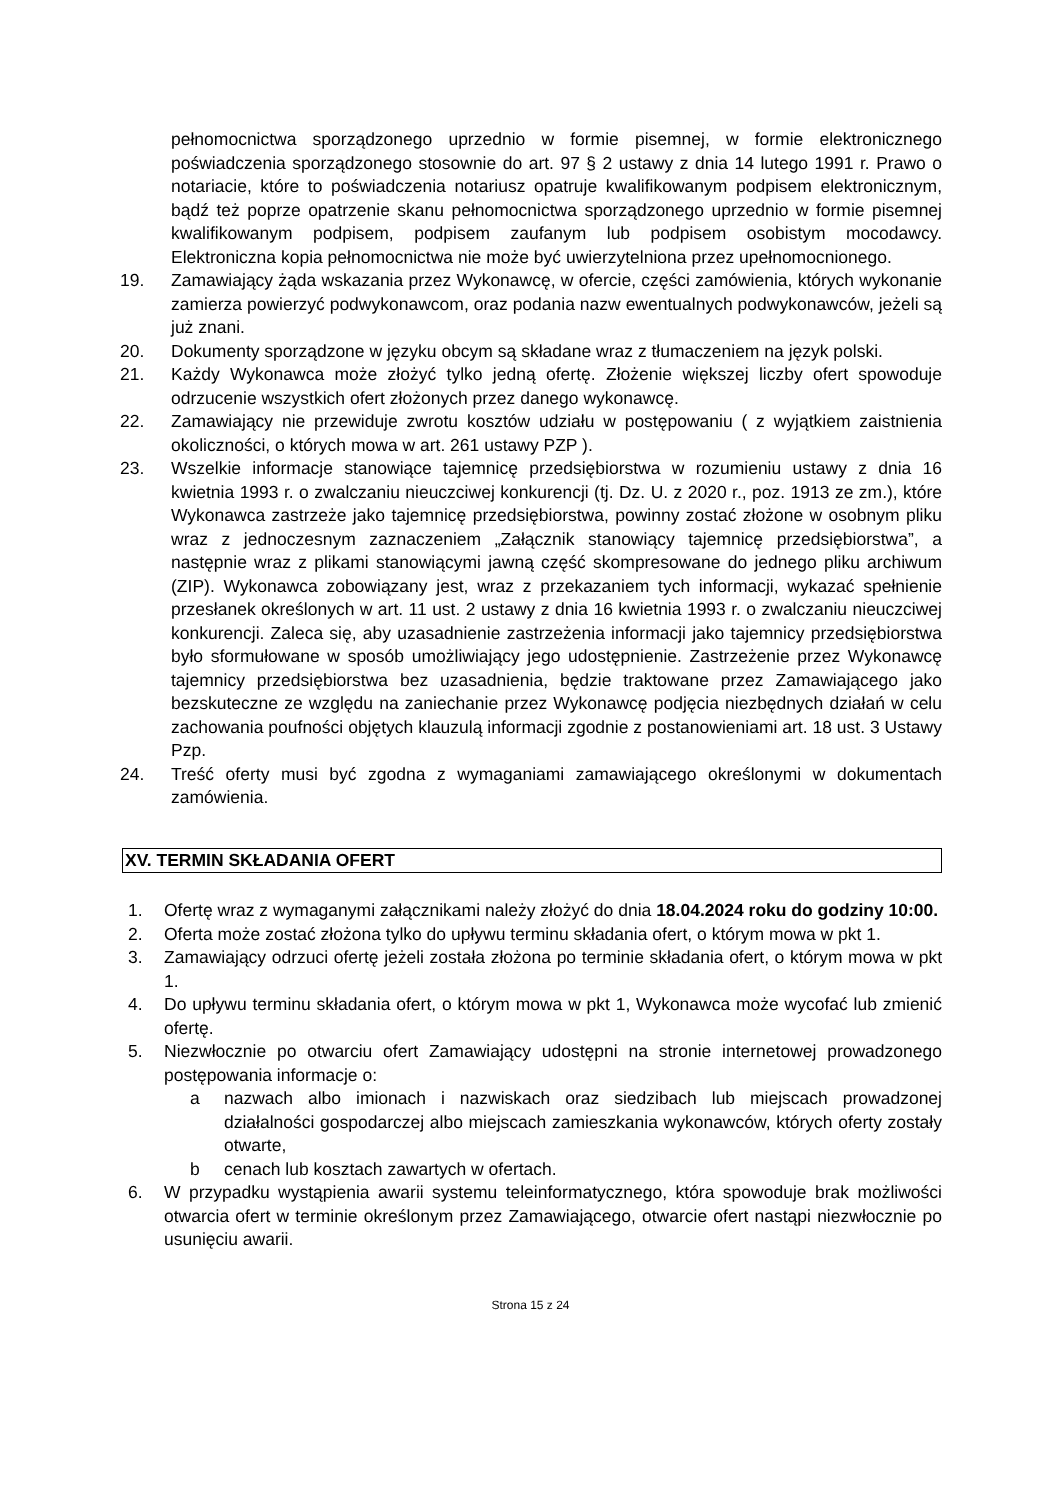pełnomocnictwa sporządzonego uprzednio w formie pisemnej, w formie elektronicznego poświadczenia sporządzonego stosownie do art. 97 § 2 ustawy z dnia 14 lutego 1991 r. Prawo o notariacie, które to poświadczenia notariusz opatruje kwalifikowanym podpisem elektronicznym, bądź też poprze opatrzenie skanu pełnomocnictwa sporządzonego uprzednio w formie pisemnej kwalifikowanym podpisem, podpisem zaufanym lub podpisem osobistym mocodawcy. Elektroniczna kopia pełnomocnictwa nie może być uwierzytelniona przez upełnomocnionego.
19. Zamawiający żąda wskazania przez Wykonawcę, w ofercie, części zamówienia, których wykonanie zamierza powierzyć podwykonawcom, oraz podania nazw ewentualnych podwykonawców, jeżeli są już znani.
20. Dokumenty sporządzone w języku obcym są składane wraz z tłumaczeniem na język polski.
21. Każdy Wykonawca może złożyć tylko jedną ofertę. Złożenie większej liczby ofert spowoduje odrzucenie wszystkich ofert złożonych przez danego wykonawcę.
22. Zamawiający nie przewiduje zwrotu kosztów udziału w postępowaniu ( z wyjątkiem zaistnienia okoliczności, o których mowa w art. 261 ustawy PZP ).
23. Wszelkie informacje stanowiące tajemnicę przedsiębiorstwa w rozumieniu ustawy z dnia 16 kwietnia 1993 r. o zwalczaniu nieuczciwej konkurencji (tj. Dz. U. z 2020 r., poz. 1913 ze zm.), które Wykonawca zastrzeże jako tajemnicę przedsiębiorstwa, powinny zostać złożone w osobnym pliku wraz z jednoczesnym zaznaczeniem „Załącznik stanowiący tajemnicę przedsiębiorstwa”, a następnie wraz z plikami stanowiącymi jawną część skompresowane do jednego pliku archiwum (ZIP). Wykonawca zobowiązany jest, wraz z przekazaniem tych informacji, wykazać spełnienie przesłanek określonych w art. 11 ust. 2 ustawy z dnia 16 kwietnia 1993 r. o zwalczaniu nieuczciwej konkurencji. Zaleca się, aby uzasadnienie zastrzeżenia informacji jako tajemnicy przedsiębiorstwa było sformułowane w sposób umożliwiający jego udostępnienie. Zastrzeżenie przez Wykonawcę tajemnicy przedsiębiorstwa bez uzasadnienia, będzie traktowane przez Zamawiającego jako bezskuteczne ze względu na zaniechanie przez Wykonawcę podjęcia niezbędnych działań w celu zachowania poufności objętych klauzulą informacji zgodnie z postanowieniami art. 18 ust. 3 Ustawy Pzp.
24. Treść oferty musi być zgodna z wymaganiami zamawiającego określonymi w dokumentach zamówienia.
XV. TERMIN SKŁADANIA OFERT
1. Ofertę wraz z wymaganymi załącznikami należy złożyć do dnia 18.04.2024 roku do godziny 10:00.
2. Oferta może zostać złożona tylko do upływu terminu składania ofert, o którym mowa w pkt 1.
3. Zamawiający odrzuci ofertę jeżeli została złożona po terminie składania ofert, o którym mowa w pkt 1.
4. Do upływu terminu składania ofert, o którym mowa w pkt 1, Wykonawca może wycofać lub zmienić ofertę.
5. Niezwłocznie po otwarciu ofert Zamawiający udostępni na stronie internetowej prowadzonego postępowania informacje o:
a nazwach albo imionach i nazwiskach oraz siedzibach lub miejscach prowadzonej działalności gospodarczej albo miejscach zamieszkania wykonawców, których oferty zostały otwarte,
b cenach lub kosztach zawartych w ofertach.
6. W przypadku wystąpienia awarii systemu teleinformatycznego, która spowoduje brak możliwości otwarcia ofert w terminie określonym przez Zamawiającego, otwarcie ofert nastąpi niezwłocznie po usunięciu awarii.
Strona 15 z 24